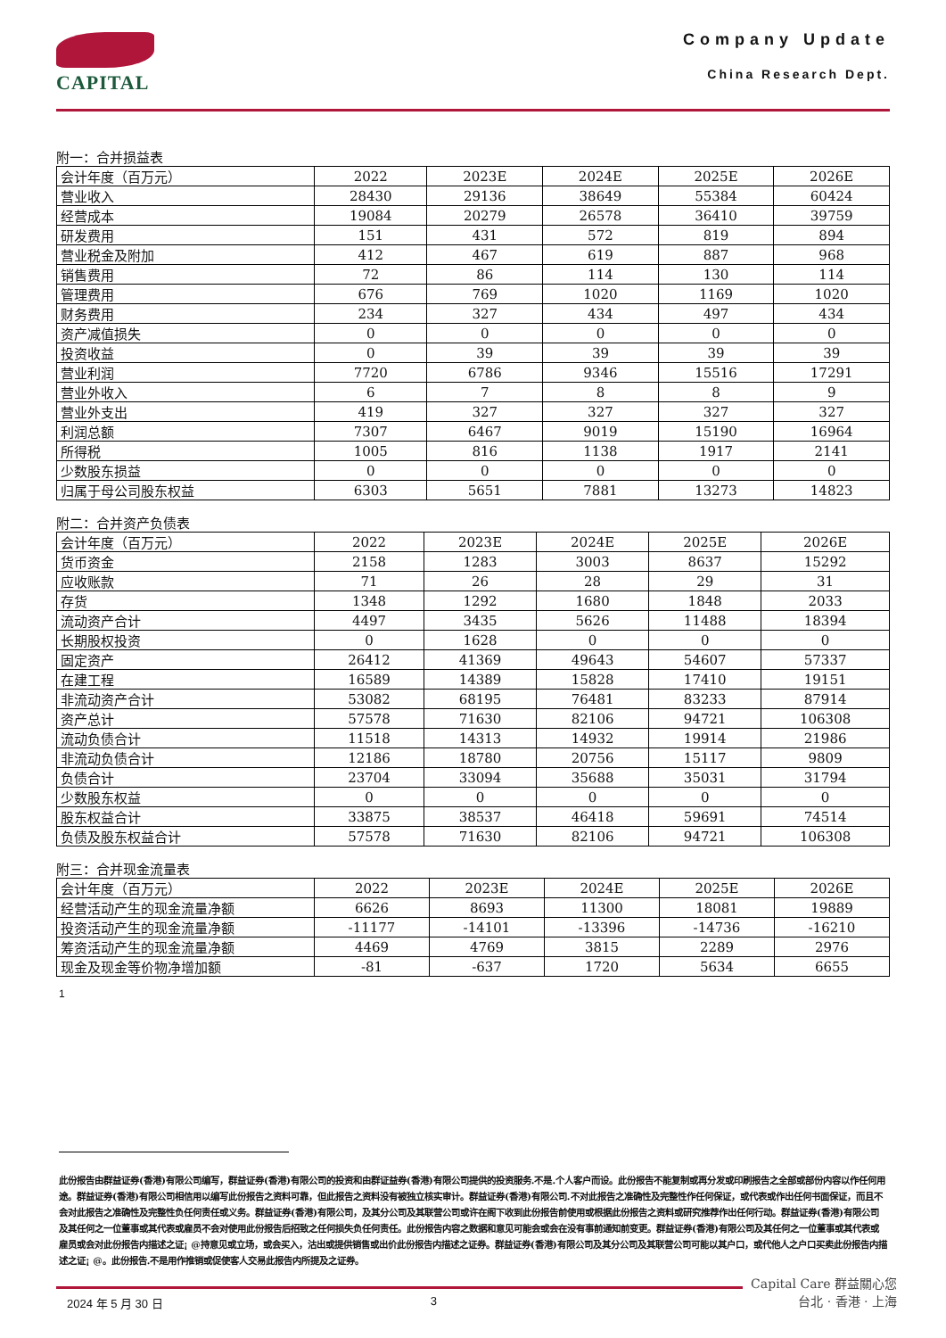CAPITAL
Company Update
China Research Dept.
附一：合并损益表
| 会计年度（百万元） | 2022 | 2023E | 2024E | 2025E | 2026E |
| --- | --- | --- | --- | --- | --- |
| 营业收入 | 28430 | 29136 | 38649 | 55384 | 60424 |
| 经营成本 | 19084 | 20279 | 26578 | 36410 | 39759 |
| 研发费用 | 151 | 431 | 572 | 819 | 894 |
| 营业税金及附加 | 412 | 467 | 619 | 887 | 968 |
| 销售费用 | 72 | 86 | 114 | 130 | 114 |
| 管理费用 | 676 | 769 | 1020 | 1169 | 1020 |
| 财务费用 | 234 | 327 | 434 | 497 | 434 |
| 资产减值损失 | 0 | 0 | 0 | 0 | 0 |
| 投资收益 | 0 | 39 | 39 | 39 | 39 |
| 营业利润 | 7720 | 6786 | 9346 | 15516 | 17291 |
| 营业外收入 | 6 | 7 | 8 | 8 | 9 |
| 营业外支出 | 419 | 327 | 327 | 327 | 327 |
| 利润总额 | 7307 | 6467 | 9019 | 15190 | 16964 |
| 所得税 | 1005 | 816 | 1138 | 1917 | 2141 |
| 少数股东损益 | 0 | 0 | 0 | 0 | 0 |
| 归属于母公司股东权益 | 6303 | 5651 | 7881 | 13273 | 14823 |
附二：合并资产负债表
| 会计年度（百万元） | 2022 | 2023E | 2024E | 2025E | 2026E |
| --- | --- | --- | --- | --- | --- |
| 货币资金 | 2158 | 1283 | 3003 | 8637 | 15292 |
| 应收账款 | 71 | 26 | 28 | 29 | 31 |
| 存货 | 1348 | 1292 | 1680 | 1848 | 2033 |
| 流动资产合计 | 4497 | 3435 | 5626 | 11488 | 18394 |
| 长期股权投资 | 0 | 1628 | 0 | 0 | 0 |
| 固定资产 | 26412 | 41369 | 49643 | 54607 | 57337 |
| 在建工程 | 16589 | 14389 | 15828 | 17410 | 19151 |
| 非流动资产合计 | 53082 | 68195 | 76481 | 83233 | 87914 |
| 资产总计 | 57578 | 71630 | 82106 | 94721 | 106308 |
| 流动负债合计 | 11518 | 14313 | 14932 | 19914 | 21986 |
| 非流动负债合计 | 12186 | 18780 | 20756 | 15117 | 9809 |
| 负债合计 | 23704 | 33094 | 35688 | 35031 | 31794 |
| 少数股东权益 | 0 | 0 | 0 | 0 | 0 |
| 股东权益合计 | 33875 | 38537 | 46418 | 59691 | 74514 |
| 负债及股东权益合计 | 57578 | 71630 | 82106 | 94721 | 106308 |
附三：合并现金流量表
| 会计年度（百万元） | 2022 | 2023E | 2024E | 2025E | 2026E |
| --- | --- | --- | --- | --- | --- |
| 经营活动产生的现金流量净额 | 6626 | 8693 | 11300 | 18081 | 19889 |
| 投资活动产生的现金流量净额 | -11177 | -14101 | -13396 | -14736 | -16210 |
| 筹资活动产生的现金流量净额 | 4469 | 4769 | 3815 | 2289 | 2976 |
| 现金及现金等价物净增加额 | -81 | -637 | 1720 | 5634 | 6655 |
1
此份报告由群益证券(香港)有限公司编写，群益证券(香港)有限公司的投资和由群证益券(香港)有限公司提供的投资服务.不是.个人客户而设。此份报告不能复制或再分发或印刷报告之全部或部份内容以作任何用途。群益证券(香港)有限公司相信用以编写此份报告之资料可靠，但此报告之资料没有被独立核实审计。群益证券(香港)有限公司.不对此报告之准确性及完整性作任何保证，或代表或作出任何书面保证，而且不会对此报告之准确性及完整性负任何责任或义务。群益证券(香港)有限公司，及其分公司及其联营公司或许在阁下收到此份报告前使用或根据此份报告之资料或研究推荐作出任何行动。群益证券(香港)有限公司及其任何之一位董事或其代表或雇员不会对使用此份报告后招致之任何损失负任何责任。此份报告内容之数据和意见可能会或会在没有事前通知前变更。群益证券(香港)有限公司及其任何之一位董事或其代表或雇员或会对此份报告内描述之证¡ @持意见或立场，或会买入，沽出或提供销售或出价此份报告内描述之证券。群益证券(香港)有限公司及其分公司及其联营公司可能以其户口，或代他人之户口买卖此份报告内描述之证¡ @。此份报告.不是用作推销或促使客人交易此报告内所提及之证券。
2024 年 5 月 30 日 3
Capital Care 群益關心您
台北 · 香港 · 上海